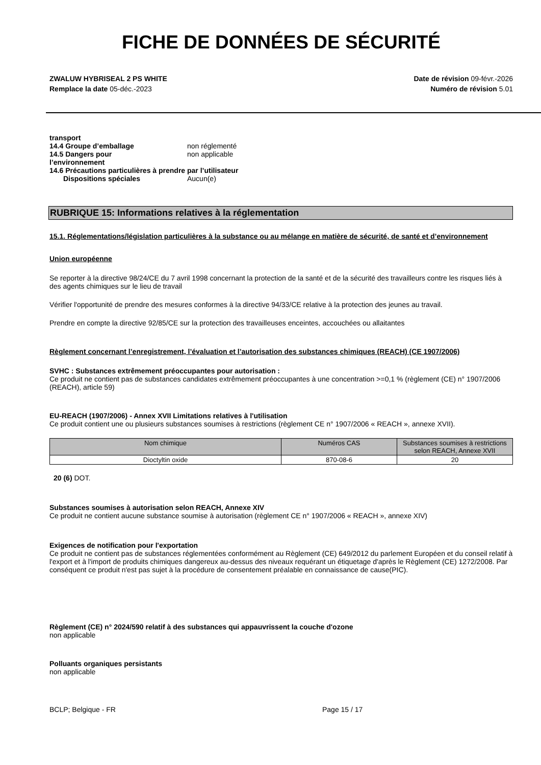FICHE DE DONNÉES DE SÉCURITÉ
ZWALUW HYBRISEAL 2 PS WHITE
Remplace la date 05-déc.-2023
Date de révision 09-févr.-2026
Numéro de révision 5.01
transport
14.4 Groupe d’emballage non réglementé
14.5 Dangers pour
l’environnement non applicable
14.6 Précautions particulières à prendre par l’utilisateur
Dispositions spéciales Aucun(e)
RUBRIQUE 15: Informations relatives à la réglementation
15.1. Réglementations/législation particulières à la substance ou au mélange en matière de sécurité, de santé et d’environnement
Union européenne
Se reporter à la directive 98/24/CE du 7 avril 1998 concernant la protection de la santé et de la sécurité des travailleurs contre les risques liés à des agents chimiques sur le lieu de travail
Vérifier l'opportunité de prendre des mesures conformes à la directive 94/33/CE relative à la protection des jeunes au travail.
Prendre en compte la directive 92/85/CE sur la protection des travailleuses enceintes, accouchées ou allaitantes
Règlement concernant l’enregistrement, l’évaluation et l’autorisation des substances chimiques (REACH) (CE 1907/2006)
SVHC : Substances extrêmement préoccupantes pour autorisation :
Ce produit ne contient pas de substances candidates extrêmement préoccupantes à une concentration >=0,1 % (règlement (CE) n° 1907/2006 (REACH), article 59)
EU-REACH (1907/2006) - Annex XVII Limitations relatives à l'utilisation
Ce produit contient une ou plusieurs substances soumises à restrictions (règlement CE n° 1907/2006 « REACH », annexe XVII).
| Nom chimique | Numéros CAS | Substances soumises à restrictions selon REACH, Annexe XVII |
| --- | --- | --- |
| Dioctyltin oxide | 870-08-6 | 20 |
20 (6) DOT.
Substances soumises à autorisation selon REACH, Annexe XIV
Ce produit ne contient aucune substance soumise à autorisation (règlement CE n° 1907/2006 « REACH », annexe XIV)
Exigences de notification pour l'exportation
Ce produit ne contient pas de substances réglementées conformément au Règlement (CE) 649/2012 du parlement Européen et du conseil relatif à l'export et à l'import de produits chimiques dangereux au-dessus des niveaux requérant un étiquetage d'après le Règlement (CE) 1272/2008. Par conséquent ce produit n'est pas sujet à la procédure de consentement préalable en connaissance de cause(PIC).
Règlement (CE) n° 2024/590 relatif à des substances qui appauvrissent la couche d'ozone
non applicable
Polluants organiques persistants
non applicable
BCLP; Belgique - FR Page 15 / 17